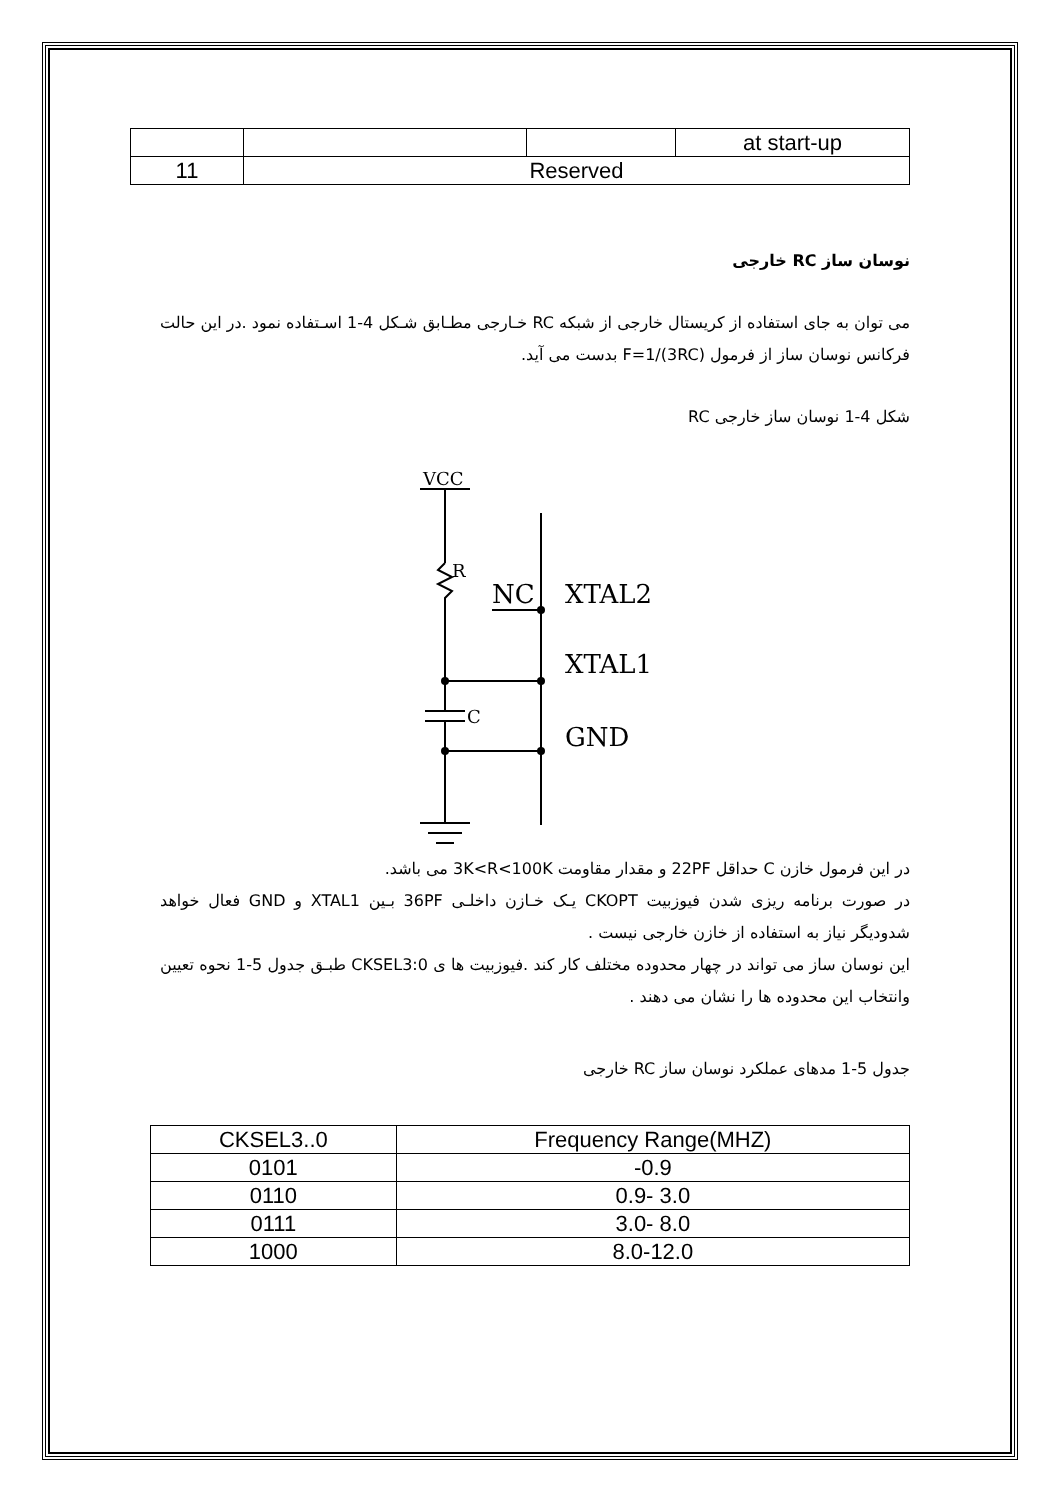| | | | at start-up |
| 11 | Reserved | | |
نوسان ساز RC خارجی
می توان به جای استفاده از کریستال خارجی از شبکه RC خـارجی مطـابق شـکل 4-1 اسـتفاده نمود .در این حالت فرکانس نوسان ساز از فرمول F=1/(3RC) بدست می آید.
شکل 4-1 نوسان ساز خارجی RC
VCC
R
C
NC
XTAL2
XTAL1
GND
در این فرمول خازن C حداقل 22PF و مقدار مقاومت 3K<R<100K می باشد.
در صورت برنامه ریزی شدن فیوزبیت CKOPT یـک خـازن داخلـی 36PF بـین XTAL1 و GND فعال خواهد شدودیگر نیاز به استفاده از خازن خارجی نیست .
این نوسان ساز می تواند در چهار محدوده مختلف کار کند .فیوزبیت ها ی CKSEL3:0 طبـق جدول 5-1 نحوه تعیین وانتخاب این محدوده ها را نشان می دهند .
جدول 5-1 مدهای عملکرد نوسان ساز RC خارجی
| CKSEL3..0 | Frequency Range(MHZ) |
| --- | --- |
| 0101 | -0.9 |
| 0110 | 0.9- 3.0 |
| 0111 | 3.0- 8.0 |
| 1000 | 8.0-12.0 |